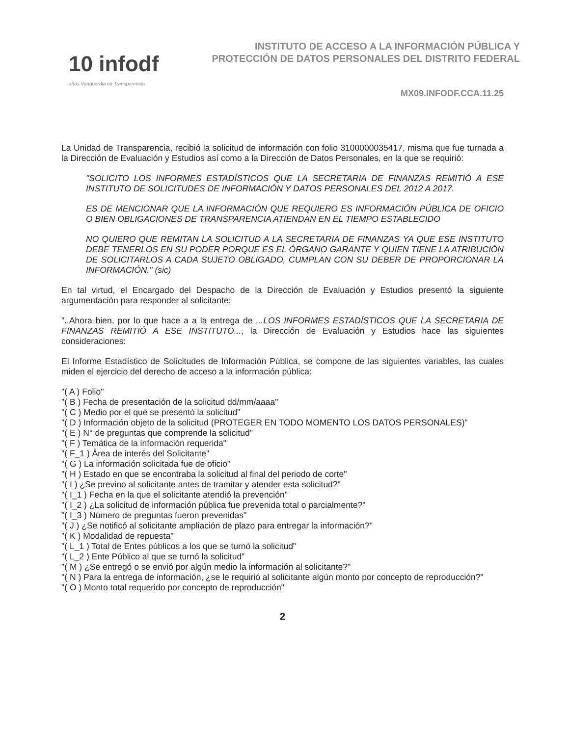10 infodf
años Vanguardia en Transparencia
INSTITUTO DE ACCESO A LA INFORMACIÓN PÚBLICA Y PROTECCIÓN DE DATOS PERSONALES DEL DISTRITO FEDERAL
MX09.INFODF.CCA.11.25
La Unidad de Transparencia, recibió la solicitud de información con folio 3100000035417, misma que fue turnada a la Dirección de Evaluación y Estudios así como a la Dirección de Datos Personales, en la que se requirió:
"SOLICITO LOS INFORMES ESTADÍSTICOS QUE LA SECRETARIA DE FINANZAS REMITIÓ A ESE INSTITUTO DE SOLICITUDES DE INFORMACIÓN Y DATOS PERSONALES DEL 2012 A 2017.
ES DE MENCIONAR QUE LA INFORMACIÓN QUE REQUIERO ES INFORMACIÓN PÚBLICA DE OFICIO O BIEN OBLIGACIONES DE TRANSPARENCIA ATIENDAN EN EL TIEMPO ESTABLECIDO
NO QUIERO QUE REMITAN LA SOLICITUD A LA SECRETARIA DE FINANZAS YA QUE ESE INSTITUTO DEBE TENERLOS EN SU PODER PORQUE ES EL ÓRGANO GARANTE Y QUIEN TIENE LA ATRIBUCIÓN DE SOLICITARLOS A CADA SUJETO OBLIGADO, CUMPLAN CON SU DEBER DE PROPORCIONAR LA INFORMACIÓN." (sic)
En tal virtud, el Encargado del Despacho de la Dirección de Evaluación y Estudios presentó la siguiente argumentación para responder al solicitante:
"..Ahora bien, por lo que hace a a la entrega de ...LOS INFORMES ESTADÍSTICOS QUE LA SECRETARIA DE FINANZAS REMITIÓ A ESE INSTITUTO..., la Dirección de Evaluación y Estudios hace las siguientes consideraciones:
El Informe Estadístico de Solicitudes de Información Pública, se compone de las siguientes variables, las cuales miden el ejercicio del derecho de acceso a la información pública:
"( A ) Folio"
"( B ) Fecha de presentación de la solicitud dd/mm/aaaa"
"( C ) Medio por el que se presentó la solicitud"
"( D ) Información objeto de la solicitud (PROTEGER EN TODO MOMENTO LOS DATOS PERSONALES)"
"( E ) N° de preguntas que comprende la solicitud"
"( F ) Temática de la información requerida"
"( F_1 ) Área de interés del Solicitante"
"( G ) La información solicitada fue de oficio"
"( H ) Estado en que se encontraba la solicitud al final del periodo de corte"
"( I ) ¿Se previno al solicitante antes de tramitar y atender esta solicitud?"
"( I_1 ) Fecha en la que el solicitante atendió la prevención"
"( I_2 ) ¿La solicitud de información pública fue prevenida total o parcialmente?"
"( I_3 ) Número de preguntas fueron prevenidas"
"( J ) ¿Se notificó al solicitante ampliación de plazo para entregar la información?"
"( K ) Modalidad de repuesta"
"( L_1 ) Total de Entes públicos a los que se turnó la solicitud"
"( L_2 ) Ente Público al que se turnó la solicitud"
"( M ) ¿Se entregó o se envió por algún medio la información al solicitante?"
"( N ) Para la entrega de información, ¿se le requirió al solicitante algún monto por concepto de reproducción?"
"( O ) Monto total requerido por concepto de reproducción"
2